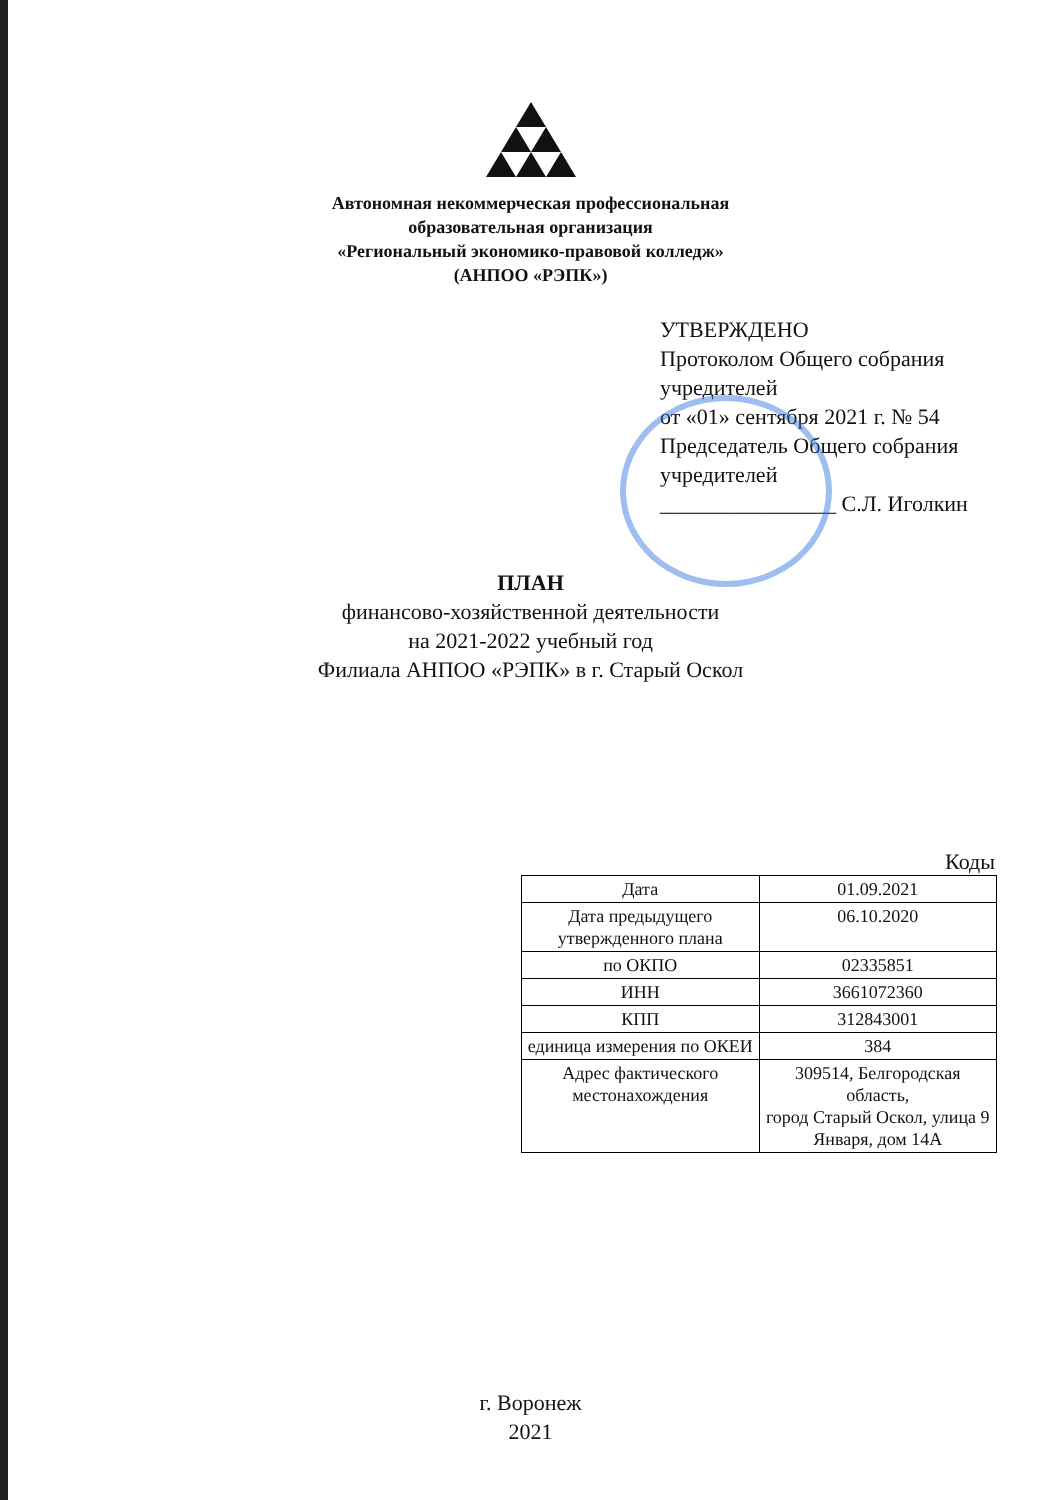Автономная некоммерческая профессиональная
образовательная организация
«Региональный экономико-правовой колледж»
(АНПОО «РЭПК»)
УТВЕРЖДЕНО
Протоколом Общего собрания учредителей
от «01» сентября 2021 г. № 54
Председатель Общего собрания учредителей
________________ С.Л. Иголкин
ПЛАН
финансово-хозяйственной деятельности
на 2021-2022 учебный год
Филиала АНПОО «РЭПК» в г. Старый Оскол
Коды
| Дата | 01.09.2021 |
| Дата предыдущего утвержденного плана | 06.10.2020 |
| по ОКПО | 02335851 |
| ИНН | 3661072360 |
| КПП | 312843001 |
| единица измерения по ОКЕИ | 384 |
| Адрес фактического местонахождения | 309514, Белгородская область, город Старый Оскол, улица 9 Января, дом 14А |
г. Воронеж
2021